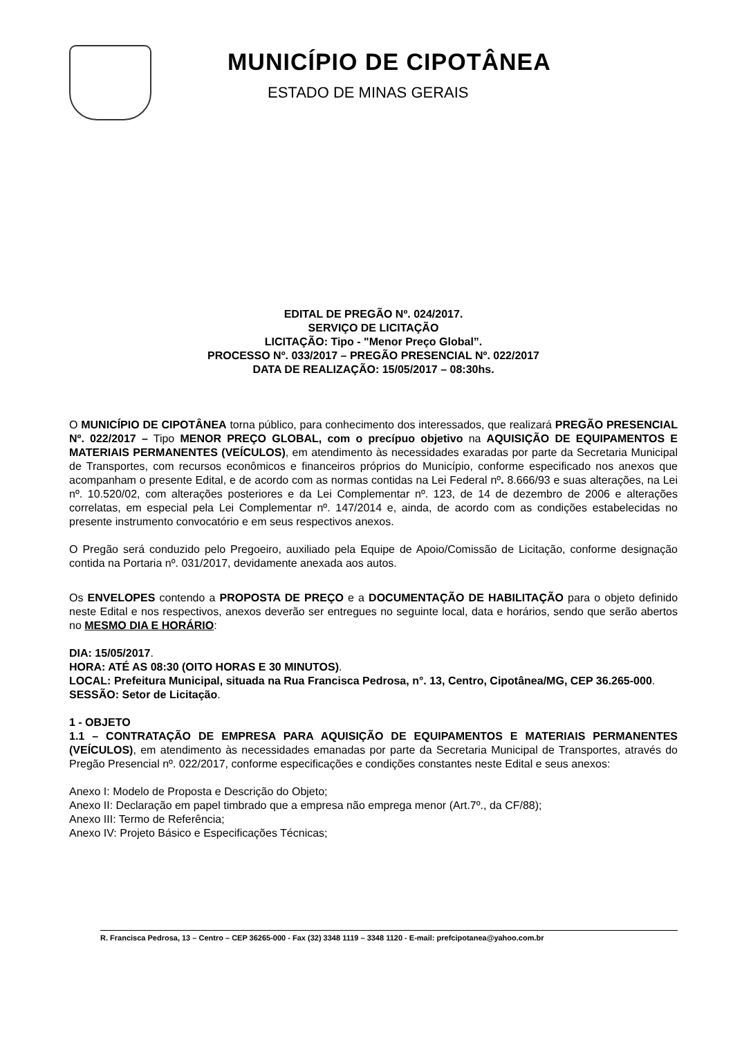MUNICÍPIO DE CIPOTÂNEA
ESTADO DE MINAS GERAIS
EDITAL DE PREGÃO Nº. 024/2017.
SERVIÇO DE LICITAÇÃO
LICITAÇÃO: Tipo - "Menor Preço Global”.
PROCESSO Nº. 033/2017 – PREGÃO PRESENCIAL Nº. 022/2017
DATA DE REALIZAÇÃO: 15/05/2017 – 08:30hs.
O MUNICÍPIO DE CIPOTÂNEA torna público, para conhecimento dos interessados, que realizará PREGÃO PRESENCIAL Nº. 022/2017 – Tipo MENOR PREÇO GLOBAL, com o precípuo objetivo na AQUISIÇÃO DE EQUIPAMENTOS E MATERIAIS PERMANENTES (VEÍCULOS), em atendimento às necessidades exaradas por parte da Secretaria Municipal de Transportes, com recursos econômicos e financeiros próprios do Município, conforme especificado nos anexos que acompanham o presente Edital, e de acordo com as normas contidas na Lei Federal nº. 8.666/93 e suas alterações, na Lei nº. 10.520/02, com alterações posteriores e da Lei Complementar nº. 123, de 14 de dezembro de 2006 e alterações correlatas, em especial pela Lei Complementar nº. 147/2014 e, ainda, de acordo com as condições estabelecidas no presente instrumento convocatório e em seus respectivos anexos.
O Pregão será conduzido pelo Pregoeiro, auxiliado pela Equipe de Apoio/Comissão de Licitação, conforme designação contida na Portaria nº. 031/2017, devidamente anexada aos autos.
Os ENVELOPES contendo a PROPOSTA DE PREÇO e a DOCUMENTAÇÃO DE HABILITAÇÃO para o objeto definido neste Edital e nos respectivos, anexos deverão ser entregues no seguinte local, data e horários, sendo que serão abertos no MESMO DIA E HORÁRIO:
DIA: 15/05/2017.
HORA: ATÉ AS 08:30 (OITO HORAS E 30 MINUTOS).
LOCAL: Prefeitura Municipal, situada na Rua Francisca Pedrosa, n°. 13, Centro, Cipotânea/MG, CEP 36.265-000.
SESSÃO: Setor de Licitação.
1 - OBJETO
1.1 – CONTRATAÇÃO DE EMPRESA PARA AQUISIÇÃO DE EQUIPAMENTOS E MATERIAIS PERMANENTES (VEÍCULOS), em atendimento às necessidades emanadas por parte da Secretaria Municipal de Transportes, através do Pregão Presencial nº. 022/2017, conforme especificações e condições constantes neste Edital e seus anexos:
Anexo I: Modelo de Proposta e Descrição do Objeto;
Anexo II: Declaração em papel timbrado que a empresa não emprega menor (Art.7º., da CF/88);
Anexo III: Termo de Referência;
Anexo IV: Projeto Básico e Especificações Técnicas;
R. Francisca Pedrosa, 13 – Centro – CEP 36265-000 - Fax (32) 3348 1119 – 3348 1120 - E-mail: prefcipotanea@yahoo.com.br